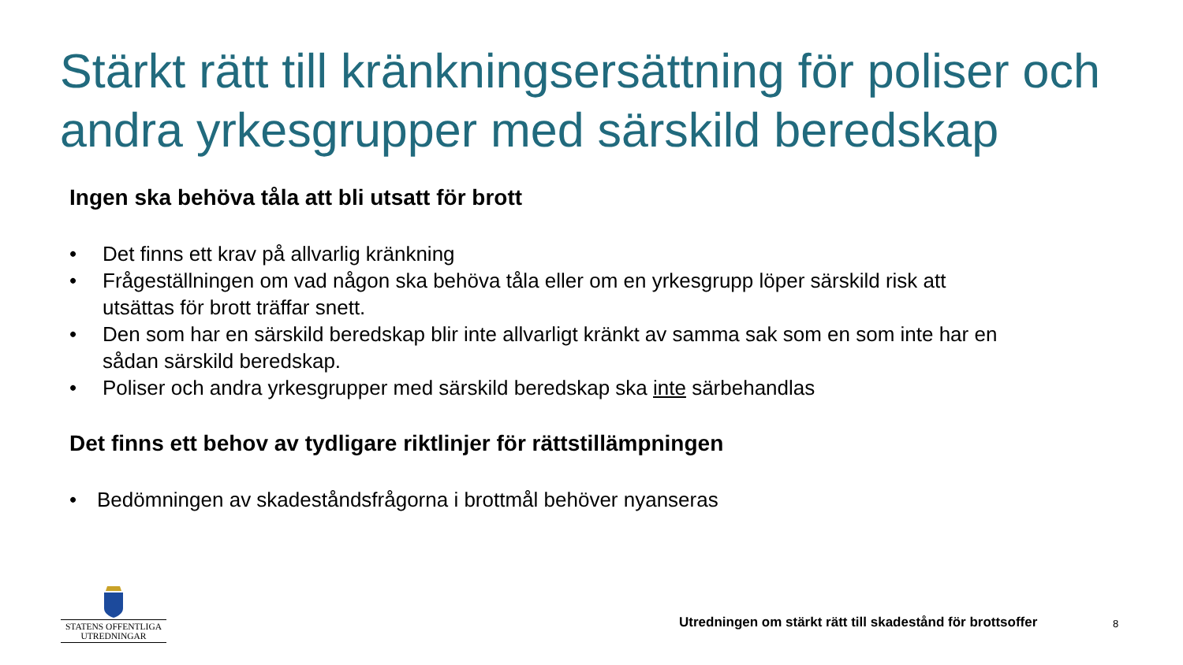Stärkt rätt till kränkningsersättning för poliser och andra yrkesgrupper med särskild beredskap
Ingen ska behöva tåla att bli utsatt för brott
• Det finns ett krav på allvarlig kränkning
• Frågeställningen om vad någon ska behöva tåla eller om en yrkesgrupp löper särskild risk att utsättas för brott träffar snett.
• Den som har en särskild beredskap blir inte allvarligt kränkt av samma sak som en som inte har en sådan särskild beredskap.
• Poliser och andra yrkesgrupper med särskild beredskap ska inte särbehandlas
Det finns ett behov av tydligare riktlinjer för rättstillämpningen
• Bedömningen av skadeståndsfrågorna i brottmål behöver nyanseras
STATENS OFFENTLIGA
UTREDNINGAR
Utredningen om stärkt rätt till skadestånd för brottsoffer
8